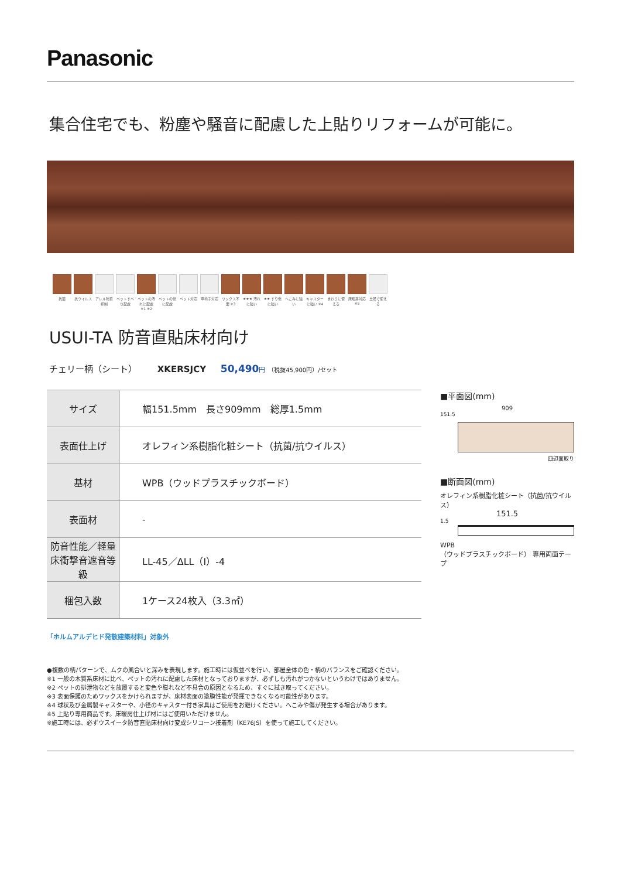Panasonic
集合住宅でも、粉塵や騒音に配慮した上貼りリフォームが可能に。
抗菌 抗ウイルス アレル物質抑制
ペットすべり配慮
ペットの汚れに配慮 ※1 ※2
ペットの傷に配慮
ペット対応 車椅子対応 ワックス不要 ※3
★★★ 汚れに強い
★★ すり傷に強い
へこみに強い
キャスターに強い ※4
まわりに使える
床暖房対応 ※5
土足で使える
USUI-TA 防音直貼床材向け
チェリー柄（シート） XKERSJCY 50,490 円 （税抜45,900円）/セット
| サイズ | 幅151.5mm 長さ909mm 総厚1.5mm |
| 表面仕上げ | オレフィン系樹脂化粧シート（抗菌/抗ウイルス） |
| 基材 | WPB（ウッドプラスチックボード） |
| 表面材 | - |
| 防音性能／軽量 床衝撃音遮音等級 | LL-45／ΔLL（Ⅰ）-4 |
| 梱包入数 | 1ケース24枚入（3.3㎡） |
■平面図(mm)
909
151.5
四辺面取り
■断面図(mm)
オレフィン系樹脂化粧シート（抗菌/抗ウイルス）
151.5
1.5
WPB
（ウッドプラスチックボード） 専用両面テープ
「ホルムアルデヒド発散建築材料」対象外
●複数の柄パターンで、ムクの風合いと深みを表現します。施工時には仮並べを行い、部屋全体の色・柄のバランスをご確認ください。
※1 一般の木質系床材に比べ、ペットの汚れに配慮した床材となっておりますが、必ずしも汚れがつかないというわけではありません。
※2 ペットの排泄物などを放置すると変色や膨れなど不具合の原因となるため、すぐに拭き取ってください。
※3 表面保護のためワックスをかけられますが、床材表面の塗膜性能が発揮できなくなる可能性があります。
※4 球状及び金属製キャスターや、小径のキャスター付き家具はご使用をお避けください。へこみや傷が発生する場合があります。
※5 上貼り専用商品です。床暖房仕上げ材にはご使用いただけません。
※施工時には、必ずウスイータ防音直貼床材向け変成シリコーン接着剤（KE76JS）を使って施工してください。